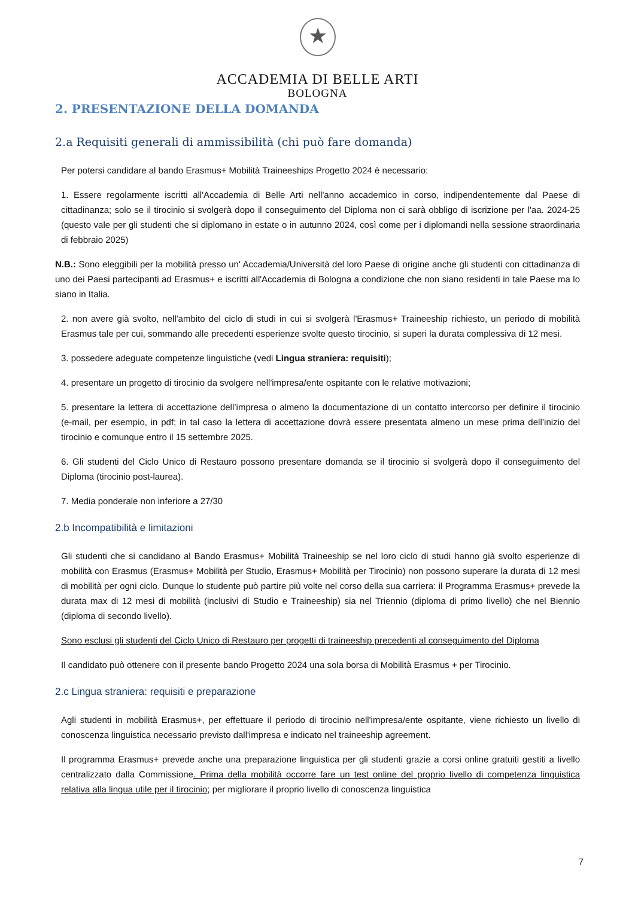★
ACCADEMIA DI BELLE ARTI
BOLOGNA
2. PRESENTAZIONE DELLA DOMANDA
2.a Requisiti generali di ammissibilità (chi può fare domanda)
Per potersi candidare al bando Erasmus+ Mobilità Traineeships Progetto 2024 è necessario:
1. Essere regolarmente iscritti all'Accademia di Belle Arti nell'anno accademico in corso, indipendentemente dal Paese di cittadinanza; solo se il tirocinio si svolgerà dopo il conseguimento del Diploma non ci sarà obbligo di iscrizione per l'aa. 2024-25 (questo vale per gli studenti che si diplomano in estate o in autunno 2024, così come per i diplomandi nella sessione straordinaria di febbraio 2025)
N.B.: Sono eleggibili per la mobilità presso un' Accademia/Università del loro Paese di origine anche gli studenti con cittadinanza di uno dei Paesi partecipanti ad Erasmus+ e iscritti all'Accademia di Bologna a condizione che non siano residenti in tale Paese ma lo siano in Italia.
2. non avere già svolto, nell'ambito del ciclo di studi in cui si svolgerà l'Erasmus+ Traineeship richiesto, un periodo di mobilità Erasmus tale per cui, sommando alle precedenti esperienze svolte questo tirocinio, si superi la durata complessiva di 12 mesi.
3. possedere adeguate competenze linguistiche (vedi Lingua straniera: requisiti);
4. presentare un progetto di tirocinio da svolgere nell'impresa/ente ospitante con le relative motivazioni;
5. presentare la lettera di accettazione dell’impresa o almeno la documentazione di un contatto intercorso per definire il tirocinio (e-mail, per esempio, in pdf; in tal caso la lettera di accettazione dovrà essere presentata almeno un mese prima dell’inizio del tirocinio e comunque entro il 15 settembre 2025.
6. Gli studenti del Ciclo Unico di Restauro possono presentare domanda se il tirocinio si svolgerà dopo il conseguimento del Diploma (tirocinio post-laurea).
7. Media ponderale non inferiore a 27/30
2.b Incompatibilità e limitazioni
Gli studenti che si candidano al Bando Erasmus+ Mobilità Traineeship se nel loro ciclo di studi hanno già svolto esperienze di mobilità con Erasmus (Erasmus+ Mobilità per Studio, Erasmus+ Mobilità per Tirocinio) non possono superare la durata di 12 mesi di mobilità per ogni ciclo. Dunque lo studente può partire più volte nel corso della sua carriera: il Programma Erasmus+ prevede la durata max di 12 mesi di mobilità (inclusivi di Studio e Traineeship) sia nel Triennio (diploma di primo livello) che nel Biennio (diploma di secondo livello).
Sono esclusi gli studenti del Ciclo Unico di Restauro per progetti di traineeship precedenti al conseguimento del Diploma
Il candidato può ottenere con il presente bando Progetto 2024 una sola borsa di Mobilità Erasmus + per Tirocinio.
2.c Lingua straniera: requisiti e preparazione
Agli studenti in mobilità Erasmus+, per effettuare il periodo di tirocinio nell'impresa/ente ospitante, viene richiesto un livello di conoscenza linguistica necessario previsto dall'impresa e indicato nel traineeship agreement.
Il programma Erasmus+ prevede anche una preparazione linguistica per gli studenti grazie a corsi online gratuiti gestiti a livello centralizzato dalla Commissione. Prima della mobilità occorre fare un test online del proprio livello di competenza linguistica relativa alla lingua utile per il tirocinio; per migliorare il proprio livello di conoscenza linguistica
7